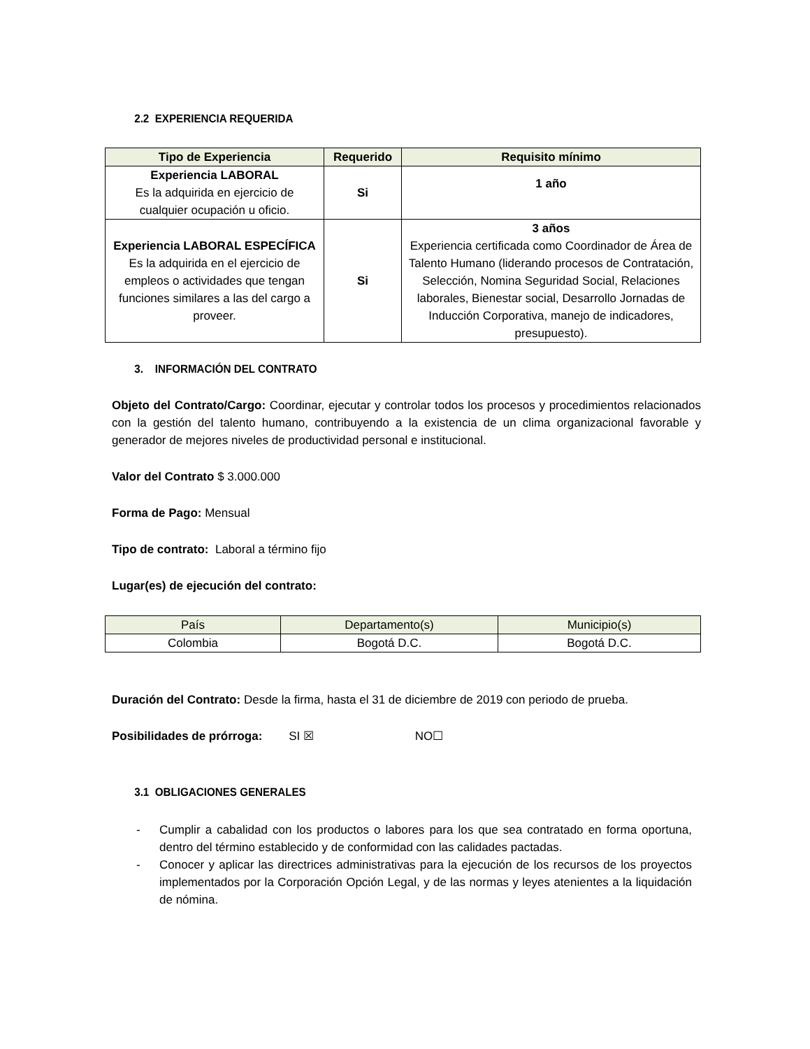2.2 EXPERIENCIA REQUERIDA
| Tipo de Experiencia | Requerido | Requisito mínimo |
| --- | --- | --- |
| Experiencia LABORAL Es la adquirida en ejercicio de cualquier ocupación u oficio. | Si | 1 año |
| Experiencia LABORAL ESPECÍFICA Es la adquirida en el ejercicio de empleos o actividades que tengan funciones similares a las del cargo a proveer. | Si | 3 años Experiencia certificada como Coordinador de Área de Talento Humano (liderando procesos de Contratación, Selección, Nomina Seguridad Social, Relaciones laborales, Bienestar social, Desarrollo Jornadas de Inducción Corporativa, manejo de indicadores, presupuesto). |
3. INFORMACIÓN DEL CONTRATO
Objeto del Contrato/Cargo: Coordinar, ejecutar y controlar todos los procesos y procedimientos relacionados con la gestión del talento humano, contribuyendo a la existencia de un clima organizacional favorable y generador de mejores niveles de productividad personal e institucional.
Valor del Contrato $ 3.000.000
Forma de Pago: Mensual
Tipo de contrato: Laboral a término fijo
Lugar(es) de ejecución del contrato:
| País | Departamento(s) | Municipio(s) |
| --- | --- | --- |
| Colombia | Bogotá D.C. | Bogotá D.C. |
Duración del Contrato: Desde la firma, hasta el 31 de diciembre de 2019 con periodo de prueba.
Posibilidades de prórroga: SI ☒ NO☐
3.1 OBLIGACIONES GENERALES
- Cumplir a cabalidad con los productos o labores para los que sea contratado en forma oportuna, dentro del término establecido y de conformidad con las calidades pactadas.
- Conocer y aplicar las directrices administrativas para la ejecución de los recursos de los proyectos implementados por la Corporación Opción Legal, y de las normas y leyes atenientes a la liquidación de nómina.